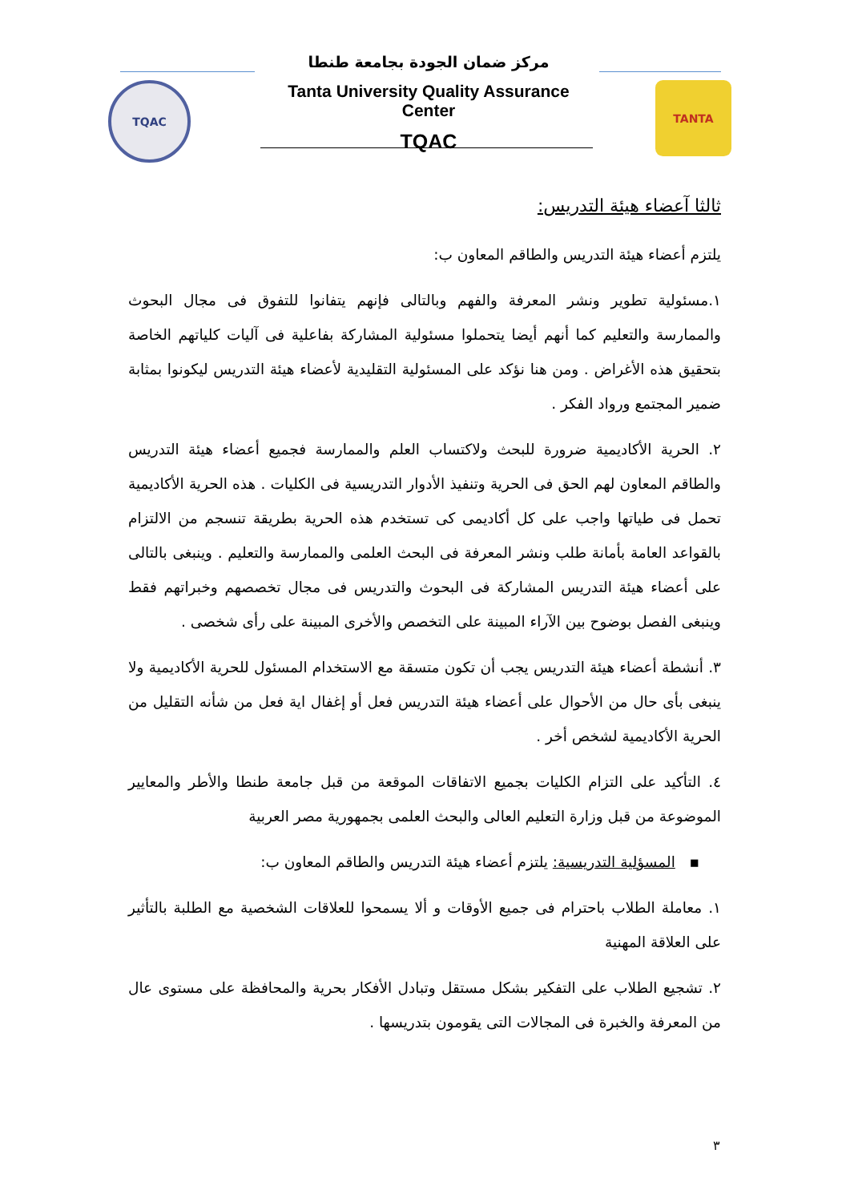TQAC TANTA
مركز ضمان الجودة بجامعة طنطا
Tanta University Quality Assurance Center
TQAC
ثالثا آعضاء هيئة التدريس:
يلتزم أعضاء هيئة التدريس والطاقم المعاون ب:
١.مسئولية تطوير ونشر المعرفة والفهم وبالتالى فإنهم يتفانوا للتفوق فى مجال البحوث والممارسة والتعليم كما أنهم أيضا يتحملوا مسئولية المشاركة بفاعلية فى آليات كلياتهم الخاصة بتحقيق هذه الأغراض . ومن هنا نؤكد على المسئولية التقليدية لأعضاء هيئة التدريس ليكونوا بمثابة ضمير المجتمع ورواد الفكر .
٢. الحرية الأكاديمية ضرورة للبحث ولاكتساب العلم والممارسة فجميع أعضاء هيئة التدريس والطاقم المعاون لهم الحق فى الحرية وتنفيذ الأدوار التدريسية فى الكليات . هذه الحرية الأكاديمية تحمل فى طياتها واجب على كل أكاديمى كى تستخدم هذه الحرية بطريقة تنسجم من الالتزام بالقواعد العامة بأمانة طلب ونشر المعرفة فى البحث العلمى والممارسة والتعليم . وينبغى بالتالى على أعضاء هيئة التدريس المشاركة فى البحوث والتدريس فى مجال تخصصهم وخبراتهم فقط وينبغى الفصل بوضوح بين الآراء المبينة على التخصص والأخرى المبينة على رأى شخصى .
٣. أنشطة أعضاء هيئة التدريس يجب أن تكون متسقة مع الاستخدام المسئول للحرية الأكاديمية ولا ينبغى بأى حال من الأحوال على أعضاء هيئة التدريس فعل أو إغفال اية فعل من شأنه التقليل من الحرية الأكاديمية لشخص أخر .
٤. التأكيد على التزام الكليات بجميع الاتفاقات الموقعة من قبل جامعة طنطا والأطر والمعايير الموضوعة من قبل وزارة التعليم العالى والبحث العلمى بجمهورية مصر العربية
▪ المسؤلية التدريسية: يلتزم أعضاء هيئة التدريس والطاقم المعاون ب:
١. معاملة الطلاب باحترام فى جميع الأوقات و ألا يسمحوا للعلاقات الشخصية مع الطلبة بالتأثير على العلاقة المهنية
٢. تشجيع الطلاب على التفكير بشكل مستقل وتبادل الأفكار بحرية والمحافظة على مستوى عال من المعرفة والخبرة فى المجالات التى يقومون بتدريسها .
٣